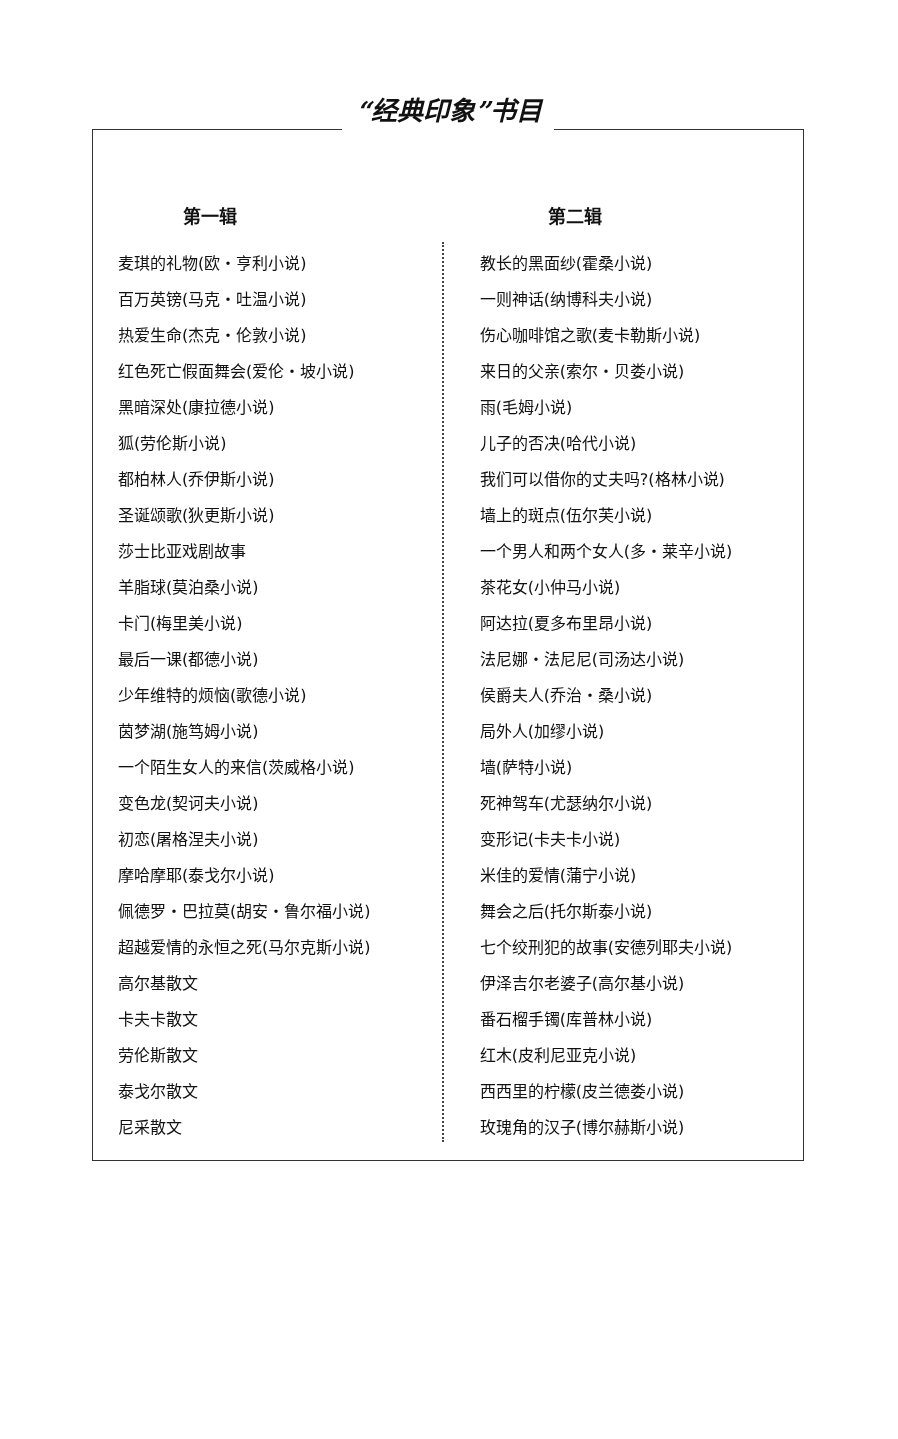“经典印象”书目
第一辑
麦琪的礼物(欧・亨利小说)
百万英镑(马克・吐温小说)
热爱生命(杰克・伦敦小说)
红色死亡假面舞会(爱伦・坡小说)
黑暗深处(康拉德小说)
狐(劳伦斯小说)
都柏林人(乔伊斯小说)
圣诞颂歌(狄更斯小说)
莎士比亚戏剧故事
羊脂球(莫泊桑小说)
卡门(梅里美小说)
最后一课(都德小说)
少年维特的烦恼(歌德小说)
茵梦湖(施笃姆小说)
一个陌生女人的来信(茨威格小说)
变色龙(契诃夫小说)
初恋(屠格涅夫小说)
摩哈摩耶(泰戈尔小说)
佩德罗・巴拉莫(胡安・鲁尔福小说)
超越爱情的永恒之死(马尔克斯小说)
高尔基散文
卡夫卡散文
劳伦斯散文
泰戈尔散文
尼采散文
第二辑
教长的黑面纱(霍桑小说)
一则神话(纳博科夫小说)
伤心咖啡馆之歌(麦卡勒斯小说)
来日的父亲(索尔・贝娄小说)
雨(毛姆小说)
儿子的否决(哈代小说)
我们可以借你的丈夫吗?(格林小说)
墙上的斑点(伍尔芙小说)
一个男人和两个女人(多・莱辛小说)
茶花女(小仲马小说)
阿达拉(夏多布里昂小说)
法尼娜・法尼尼(司汤达小说)
侯爵夫人(乔治・桑小说)
局外人(加缪小说)
墙(萨特小说)
死神驾车(尤瑟纳尔小说)
变形记(卡夫卡小说)
米佳的爱情(蒲宁小说)
舞会之后(托尔斯泰小说)
七个绞刑犯的故事(安德列耶夫小说)
伊泽吉尔老婆子(高尔基小说)
番石榴手镯(库普林小说)
红木(皮利尼亚克小说)
西西里的柠檬(皮兰德娄小说)
玫瑰角的汉子(博尔赫斯小说)